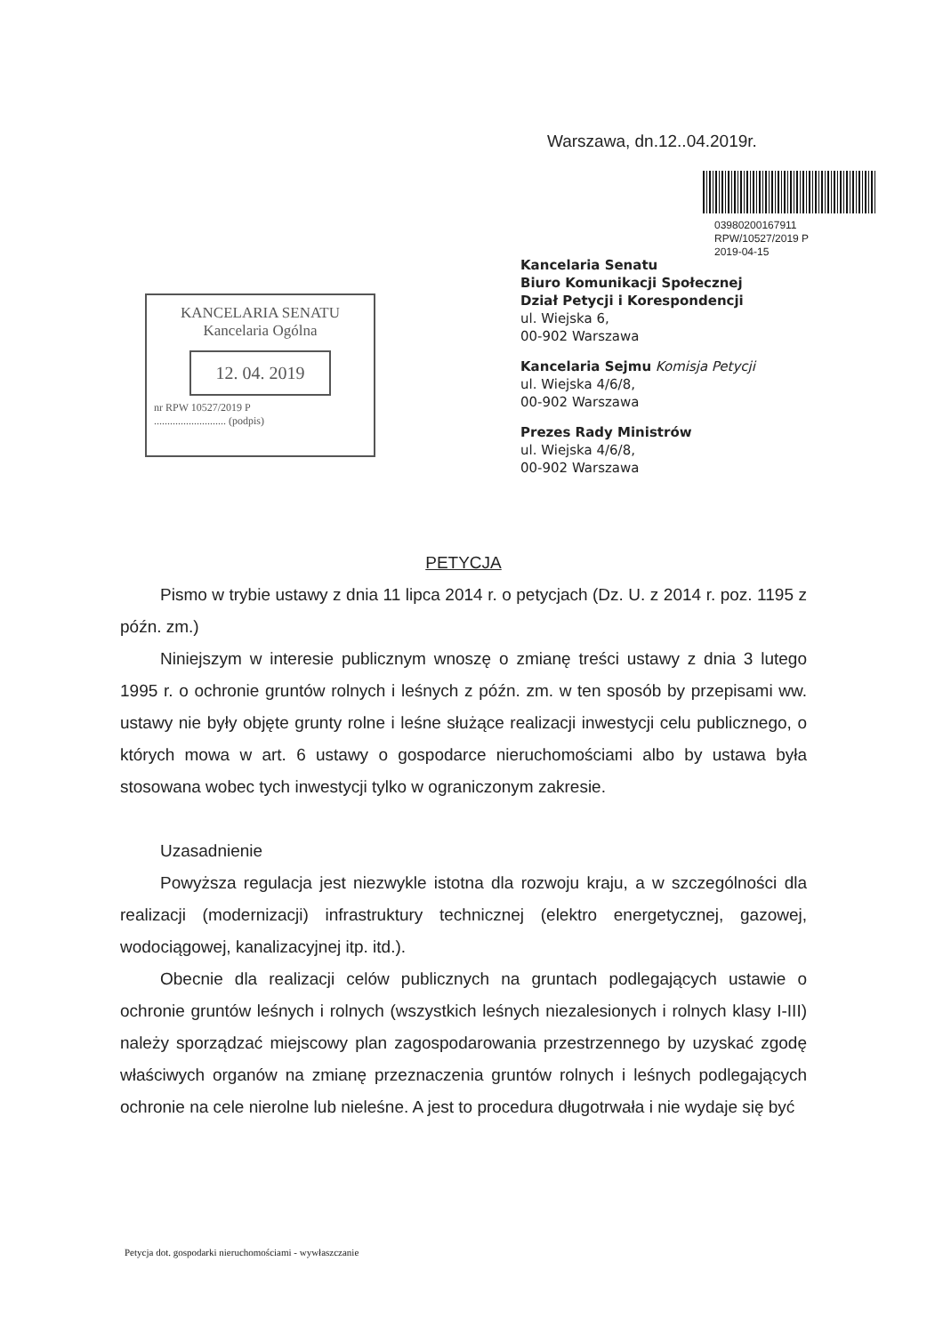Warszawa, dn.12..04.2019r.
03980200167911
RPW/10527/2019 P
2019-04-15
Kancelaria Senatu
Biuro Komunikacji Społecznej
Dział Petycji i Korespondencji
ul. Wiejska 6,
00-902 Warszawa
Kancelaria Sejmu Komisja Petycji
ul. Wiejska 4/6/8,
00-902 Warszawa
Prezes Rady Ministrów
ul. Wiejska 4/6/8,
00-902 Warszawa
KANCELARIA SENATU
Kancelaria Ogólna
12. 04. 2019
nr RPW 10527/2019 P
........................... (podpis)
PETYCJA
Pismo w trybie ustawy z dnia 11 lipca 2014 r. o petycjach (Dz. U. z 2014 r. poz. 1195 z późn. zm.)
Niniejszym w interesie publicznym wnoszę o zmianę treści ustawy z dnia 3 lutego 1995 r. o ochronie gruntów rolnych i leśnych z późn. zm. w ten sposób by przepisami ww. ustawy nie były objęte grunty rolne i leśne służące realizacji inwestycji celu publicznego, o których mowa w art. 6 ustawy o gospodarce nieruchomościami albo by ustawa była stosowana wobec tych inwestycji tylko w ograniczonym zakresie.
Uzasadnienie
Powyższa regulacja jest niezwykle istotna dla rozwoju kraju, a w szczególności dla realizacji (modernizacji) infrastruktury technicznej (elektro energetycznej, gazowej, wodociągowej, kanalizacyjnej itp. itd.).
Obecnie dla realizacji celów publicznych na gruntach podlegających ustawie o ochronie gruntów leśnych i rolnych (wszystkich leśnych niezalesionych i rolnych klasy I-III) należy sporządzać miejscowy plan zagospodarowania przestrzennego by uzyskać zgodę właściwych organów na zmianę przeznaczenia gruntów rolnych i leśnych podlegających ochronie na cele nierolne lub nieleśne. A jest to procedura długotrwała i nie wydaje się być
Petycja dot. gospodarki nieruchomościami - wywłaszczanie